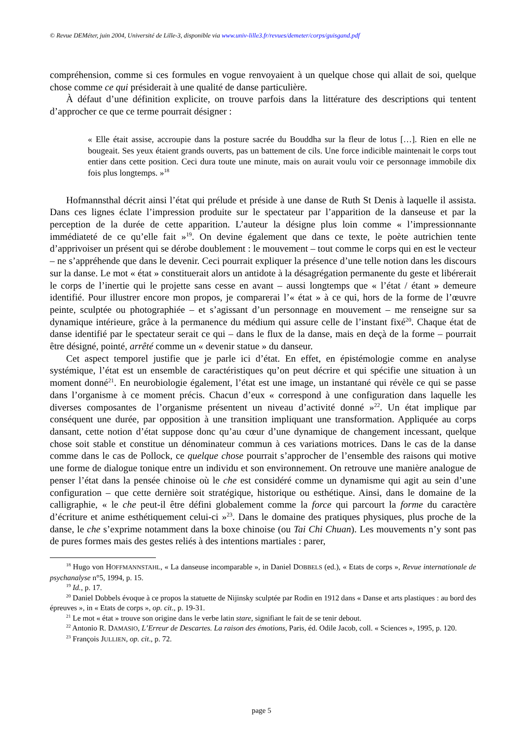© Revue DEMéter, juin 2004, Université de Lille-3, disponible via www.univ-lille3.fr/revues/demeter/corps/guisgand.pdf
compréhension, comme si ces formules en vogue renvoyaient à un quelque chose qui allait de soi, quelque chose comme ce qui présiderait à une qualité de danse particulière.
À défaut d’une définition explicite, on trouve parfois dans la littérature des descriptions qui tentent d’approcher ce que ce terme pourrait désigner :
« Elle était assise, accroupie dans la posture sacrée du Bouddha sur la fleur de lotus […]. Rien en elle ne bougeait. Ses yeux étaient grands ouverts, pas un battement de cils. Une force indicible maintenait le corps tout entier dans cette position. Ceci dura toute une minute, mais on aurait voulu voir ce personnage immobile dix fois plus longtemps. »<sup>18</sup>
Hofmannsthal décrit ainsi l’état qui prélude et préside à une danse de Ruth St Denis à laquelle il assista. Dans ces lignes éclate l’impression produite sur le spectateur par l’apparition de la danseuse et par la perception de la durée de cette apparition. L’auteur la désigne plus loin comme « l’impressionnante immédiateté de ce qu’elle fait »<sup>19</sup>. On devine également que dans ce texte, le poète autrichien tente d’apprivoiser un présent qui se dérobe doublement : le mouvement – tout comme le corps qui en est le vecteur – ne s’appréhende que dans le devenir. Ceci pourrait expliquer la présence d’une telle notion dans les discours sur la danse. Le mot « état » constituerait alors un antidote à la désagrégation permanente du geste et libérerait le corps de l’inertie qui le projette sans cesse en avant – aussi longtemps que « l’état / étant » demeure identifié. Pour illustrer encore mon propos, je comparerai l’« état » à ce qui, hors de la forme de l’œuvre peinte, sculptée ou photographiée – et s’agissant d’un personnage en mouvement – me renseigne sur sa dynamique intérieure, grâce à la permanence du médium qui assure celle de l’instant fixé<sup>20</sup>. Chaque état de danse identifié par le spectateur serait ce qui – dans le flux de la danse, mais en deçà de la forme – pourrait être désigné, pointé, arrêté comme un « devenir statue » du danseur.
Cet aspect temporel justifie que je parle ici d’état. En effet, en épistémologie comme en analyse systémique, l’état est un ensemble de caractéristiques qu’on peut décrire et qui spécifie une situation à un moment donné<sup>21</sup>. En neurobiologie également, l’état est une image, un instantané qui révèle ce qui se passe dans l’organisme à ce moment précis. Chacun d’eux « correspond à une configuration dans laquelle les diverses composantes de l’organisme présentent un niveau d’activité donné »<sup>22</sup>. Un état implique par conséquent une durée, par opposition à une transition impliquant une transformation. Appliquée au corps dansant, cette notion d’état suppose donc qu’au cœur d’une dynamique de changement incessant, quelque chose soit stable et constitue un dénominateur commun à ces variations motrices. Dans le cas de la danse comme dans le cas de Pollock, ce quelque chose pourrait s’approcher de l’ensemble des raisons qui motive une forme de dialogue tonique entre un individu et son environnement. On retrouve une manière analogue de penser l’état dans la pensée chinoise où le che est considéré comme un dynamisme qui agit au sein d’une configuration – que cette dernière soit stratégique, historique ou esthétique. Ainsi, dans le domaine de la calligraphie, « le che peut-il être défini globalement comme la force qui parcourt la forme du caractère d’écriture et anime esthétiquement celui-ci »<sup>23</sup>. Dans le domaine des pratiques physiques, plus proche de la danse, le che s’exprime notamment dans la boxe chinoise (ou Tai Chi Chuan). Les mouvements n’y sont pas de pures formes mais des gestes reliés à des intentions martiales : parer,
<sup>18</sup> Hugo von HOFFMANNSTAHL, « La danseuse incomparable », in Daniel DOBBELS (ed.), « Etats de corps », Revue internationale de psychanalyse n°5, 1994, p. 15.
<sup>19</sup> Id., p. 17.
<sup>20</sup> Daniel Dobbels évoque à ce propos la statuette de Nijinsky sculptée par Rodin en 1912 dans « Danse et arts plastiques : au bord des épreuves », in « Etats de corps », op. cit., p. 19-31.
<sup>21</sup> Le mot « état » trouve son origine dans le verbe latin stare, signifiant le fait de se tenir debout.
<sup>22</sup> Antonio R. DAMASIO, L’Erreur de Descartes. La raison des émotions, Paris, éd. Odile Jacob, coll. « Sciences », 1995, p. 120.
<sup>23</sup> François JULLIEN, op. cit., p. 72.
page 5